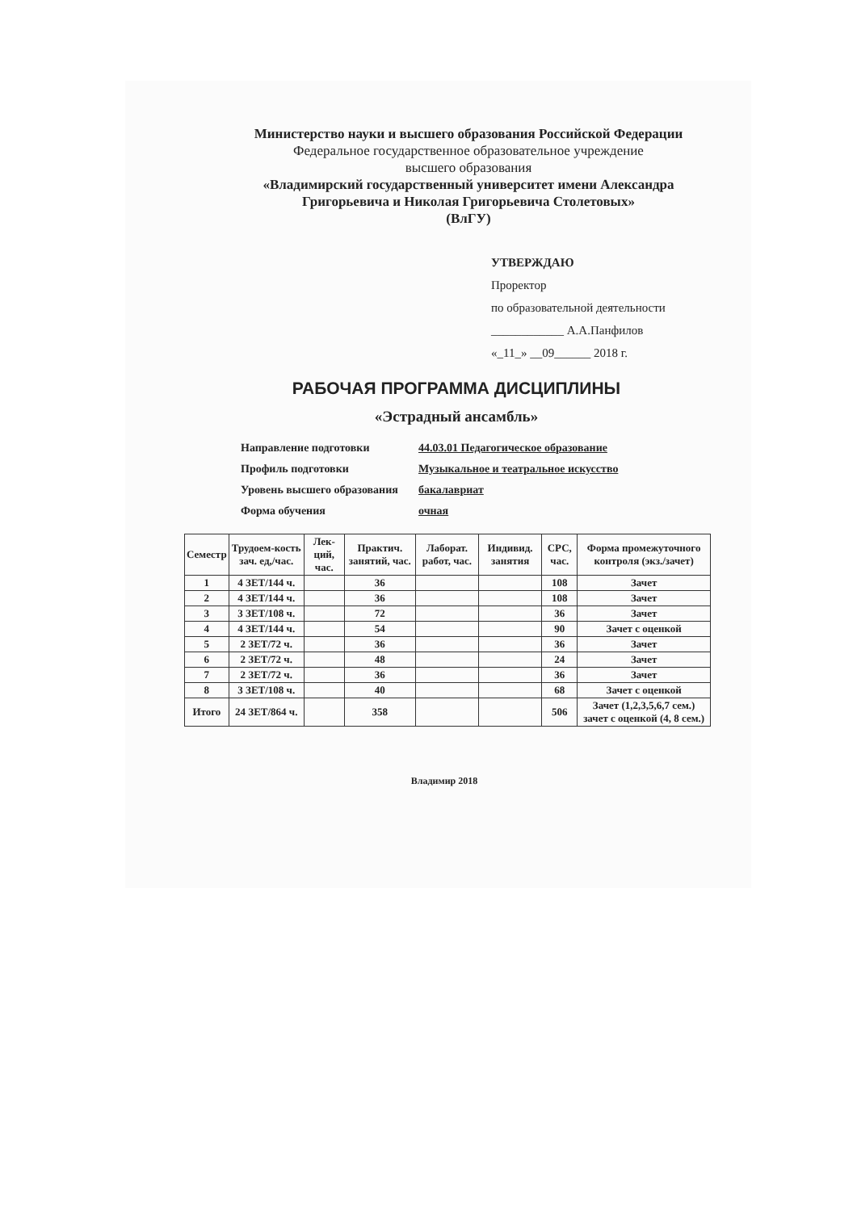Министерство науки и высшего образования Российской Федерации
Федеральное государственное образовательное учреждение
высшего образования
«Владимирский государственный университет имени Александра Григорьевича и Николая Григорьевича Столетовых»
(ВлГУ)
УТВЕРЖДАЮ
Проректор
по образовательной деятельности
____________ А.А.Панфилов
«_11_» __09______ 2018 г.
РАБОЧАЯ ПРОГРАММА ДИСЦИПЛИНЫ
«Эстрадный ансамбль»
Направление подготовки 44.03.01 Педагогическое образование
Профиль подготовки Музыкальное и театральное искусство
Уровень высшего образования бакалавриат
Форма обучения очная
| Семестр | Трудоем-кость зач. ед,/час. | Лек-ций, час. | Практич. занятий, час. | Лаборат. работ, час. | Индивид. занятия | СРС, час. | Форма промежуточного контроля (экз./зачет) |
| --- | --- | --- | --- | --- | --- | --- | --- |
| 1 | 4 ЗЕТ/144 ч. | | 36 | | | 108 | Зачет |
| 2 | 4 ЗЕТ/144 ч. | | 36 | | | 108 | Зачет |
| 3 | 3 ЗЕТ/108 ч. | | 72 | | | 36 | Зачет |
| 4 | 4 ЗЕТ/144 ч. | | 54 | | | 90 | Зачет с оценкой |
| 5 | 2 ЗЕТ/72 ч. | | 36 | | | 36 | Зачет |
| 6 | 2 ЗЕТ/72 ч. | | 48 | | | 24 | Зачет |
| 7 | 2 ЗЕТ/72 ч. | | 36 | | | 36 | Зачет |
| 8 | 3 ЗЕТ/108 ч. | | 40 | | | 68 | Зачет с оценкой |
| Итого | 24 ЗЕТ/864 ч. | | 358 | | | 506 | Зачет (1,2,3,5,6,7 сем.) зачет с оценкой (4, 8 сем.) |
Владимир 2018